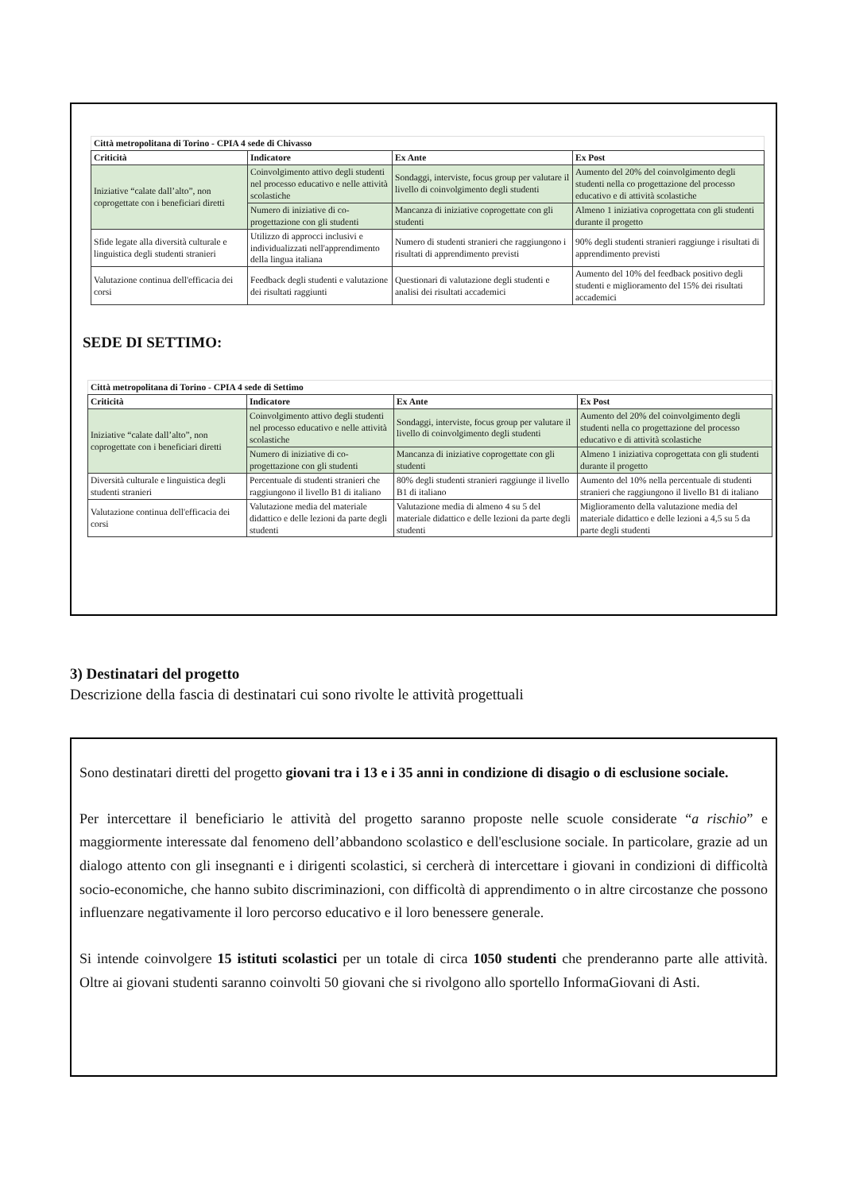| Città metropolitana di Torino - CPIA 4 sede di Chivasso | | | |
| Criticità | Indicatore | Ex Ante | Ex Post |
| Iniziative “calate dall’alto”, non coprogettate con i beneficiari diretti | Coinvolgimento attivo degli studenti nel processo educativo e nelle attività scolastiche | Sondaggi, interviste, focus group per valutare il livello di coinvolgimento degli studenti | Aumento del 20% del coinvolgimento degli studenti nella co progettazione del processo educativo e di attività scolastiche |
| | Numero di iniziative di co-progettazione con gli studenti | Mancanza di iniziative coprogettate con gli studenti | Almeno 1 iniziativa coprogettata con gli studenti durante il progetto |
| Sfide legate alla diversità culturale e linguistica degli studenti stranieri | Utilizzo di approcci inclusivi e individualizzati nell'apprendimento della lingua italiana | Numero di studenti stranieri che raggiungono i risultati di apprendimento previsti | 90% degli studenti stranieri raggiunge i risultati di apprendimento previsti |
| Valutazione continua dell'efficacia dei corsi | Feedback degli studenti e valutazione dei risultati raggiunti | Questionari di valutazione degli studenti e analisi dei risultati accademici | Aumento del 10% del feedback positivo degli studenti e miglioramento del 15% dei risultati accademici |
SEDE DI SETTIMO:
| Città metropolitana di Torino - CPIA 4 sede di Settimo | | | |
| Criticità | Indicatore | Ex Ante | Ex Post |
| Iniziative “calate dall’alto”, non coprogettate con i beneficiari diretti | Coinvolgimento attivo degli studenti nel processo educativo e nelle attività scolastiche | Sondaggi, interviste, focus group per valutare il livello di coinvolgimento degli studenti | Aumento del 20% del coinvolgimento degli studenti nella co progettazione del processo educativo e di attività scolastiche |
| | Numero di iniziative di co-progettazione con gli studenti | Mancanza di iniziative coprogettate con gli studenti | Almeno 1 iniziativa coprogettata con gli studenti durante il progetto |
| Diversità culturale e linguistica degli studenti stranieri | Percentuale di studenti stranieri che raggiungono il livello B1 di italiano | 80% degli studenti stranieri raggiunge il livello B1 di italiano | Aumento del 10% nella percentuale di studenti stranieri che raggiungono il livello B1 di italiano |
| Valutazione continua dell'efficacia dei corsi | Valutazione media del materiale didattico e delle lezioni da parte degli studenti | Valutazione media di almeno 4 su 5 del materiale didattico e delle lezioni da parte degli studenti | Miglioramento della valutazione media del materiale didattico e delle lezioni a 4,5 su 5 da parte degli studenti |
3) Destinatari del progetto
Descrizione della fascia di destinatari cui sono rivolte le attività progettuali
Sono destinatari diretti del progetto giovani tra i 13 e i 35 anni in condizione di disagio o di esclusione sociale.
Per intercettare il beneficiario le attività del progetto saranno proposte nelle scuole considerate “a rischio” e maggiormente interessate dal fenomeno dell’abbandono scolastico e dell'esclusione sociale. In particolare, grazie ad un dialogo attento con gli insegnanti e i dirigenti scolastici, si cercherà di intercettare i giovani in condizioni di difficoltà socio-economiche, che hanno subito discriminazioni, con difficoltà di apprendimento o in altre circostanze che possono influenzare negativamente il loro percorso educativo e il loro benessere generale.
Si intende coinvolgere 15 istituti scolastici per un totale di circa 1050 studenti che prenderanno parte alle attività. Oltre ai giovani studenti saranno coinvolti 50 giovani che si rivolgono allo sportello InformaGiovani di Asti.